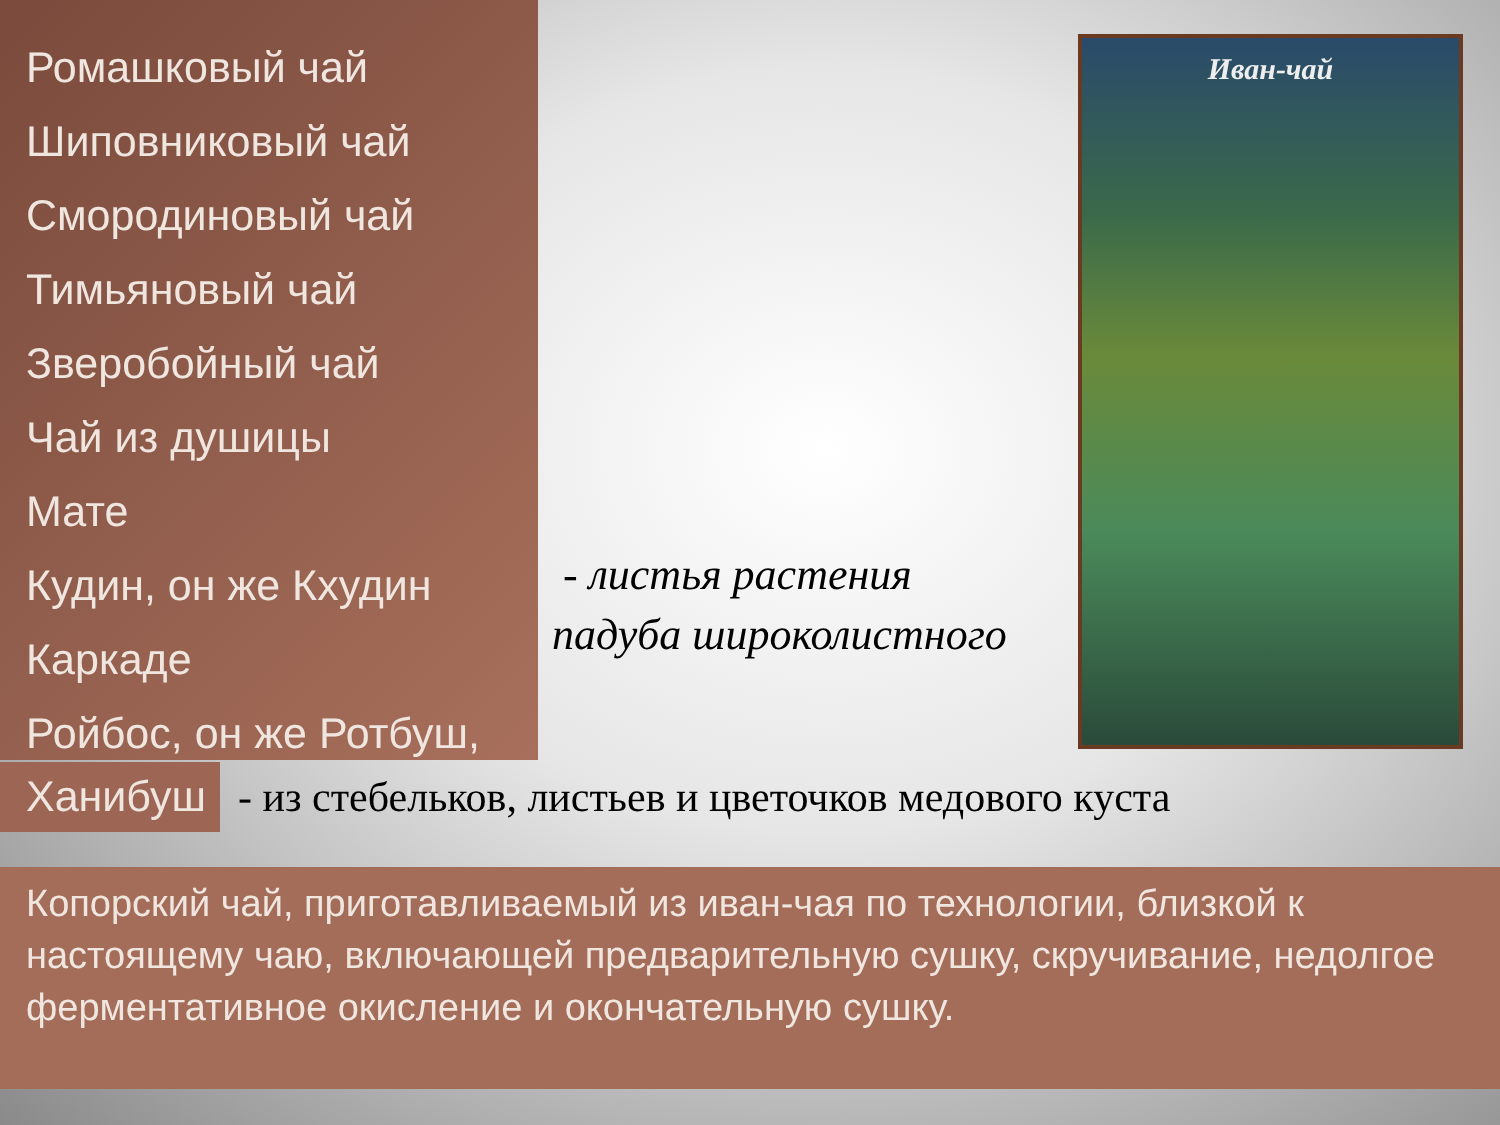Ромашковый чай
Шиповниковый чай
Смородиновый чай
Тимьяновый чай
Зверобойный чай
Чай из душицы
Мате
Кудин, он же Кхудин
Каркаде
Ройбос, он же Ротбуш,
- листья растения
падуба широколистного
Иван-чай
Ханибуш
- из стебельков, листьев и цветочков медового куста
Копорский чай, приготавливаемый из иван-чая по технологии, близкой к настоящему чаю, включающей предварительную сушку, скручивание, недолгое ферментативное окисление и окончательную сушку.